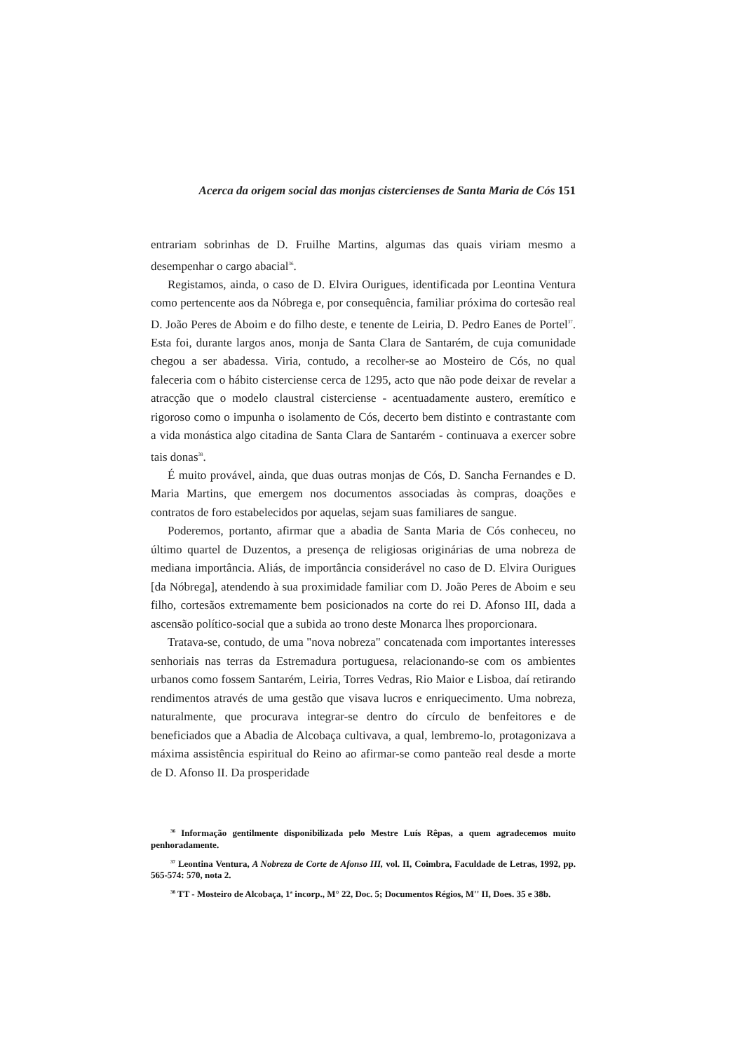Acerca da origem social das monjas cistercienses de Santa Maria de Cós 151
entrariam sobrinhas de D. Fruilhe Martins, algumas das quais viriam mesmo a desempenhar o cargo abacial<sup>36</sup>.
Registamos, ainda, o caso de D. Elvira Ourigues, identificada por Leontina Ventura como pertencente aos da Nóbrega e, por consequência, familiar próxima do cortesão real D. João Peres de Aboim e do filho deste, e tenente de Leiria, D. Pedro Eanes de Portel<sup>37</sup>. Esta foi, durante largos anos, monja de Santa Clara de Santarém, de cuja comunidade chegou a ser abadessa. Viria, contudo, a recolher-se ao Mosteiro de Cós, no qual faleceria com o hábito cisterciense cerca de 1295, acto que não pode deixar de revelar a atracção que o modelo claustral cisterciense - acentuadamente austero, eremítico e rigoroso como o impunha o isolamento de Cós, decerto bem distinto e contrastante com a vida monástica algo citadina de Santa Clara de Santarém - continuava a exercer sobre tais donas<sup>38</sup>.
É muito provável, ainda, que duas outras monjas de Cós, D. Sancha Fernandes e D. Maria Martins, que emergem nos documentos associadas às compras, doações e contratos de foro estabelecidos por aquelas, sejam suas familiares de sangue.
Poderemos, portanto, afirmar que a abadia de Santa Maria de Cós conheceu, no último quartel de Duzentos, a presença de religiosas originárias de uma nobreza de mediana importância. Aliás, de importância considerável no caso de D. Elvira Ourigues [da Nóbrega], atendendo à sua proximidade familiar com D. João Peres de Aboim e seu filho, cortesãos extremamente bem posicionados na corte do rei D. Afonso III, dada a ascensão político-social que a subida ao trono deste Monarca lhes proporcionara.
Tratava-se, contudo, de uma "nova nobreza" concatenada com importantes interesses senhoriais nas terras da Estremadura portuguesa, relacionando-se com os ambientes urbanos como fossem Santarém, Leiria, Torres Vedras, Rio Maior e Lisboa, daí retirando rendimentos através de uma gestão que visava lucros e enriquecimento. Uma nobreza, naturalmente, que procurava integrar-se dentro do círculo de benfeitores e de beneficiados que a Abadia de Alcobaça cultivava, a qual, lembremo-lo, protagonizava a máxima assistência espiritual do Reino ao afirmar-se como panteão real desde a morte de D. Afonso II. Da prosperidade
<sup>36</sup> Informação gentilmente disponibilizada pelo Mestre Luís Rêpas, a quem agradecemos muito penhoradamente.
<sup>37</sup> Leontina Ventura, A Nobreza de Corte de Afonso III, vol. II, Coimbra, Faculdade de Letras, 1992, pp. 565-574: 570, nota 2.
<sup>38</sup> TT - Mosteiro de Alcobaça, 1<sup>a</sup> incorp., M° 22, Doc. 5; Documentos Régios, M'' II, Does. 35 e 38b.